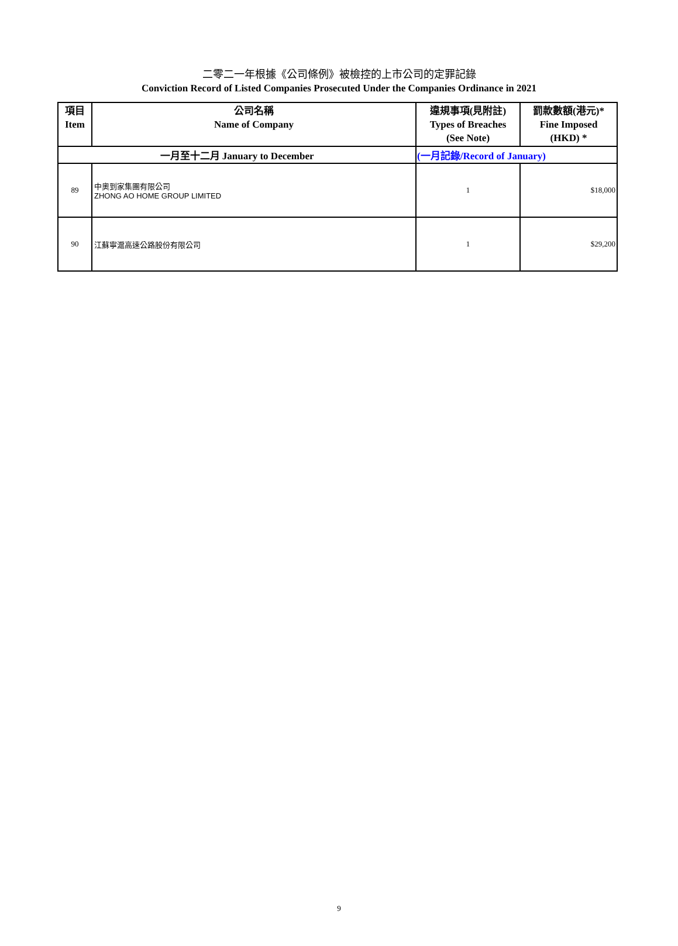二零二一年根據《公司條例》被檢控的上市公司的定罪記錄
Conviction Record of Listed Companies Prosecuted Under the Companies Ordinance in 2021
| 項目 Item | 公司名稱 Name of Company | 違規事項(見附註) Types of Breaches (See Note) | 罰款數額(港元)* Fine Imposed (HKD) * |
| --- | --- | --- | --- |
| 一月至十二月 January to December | | (一月記錄/Record of January) | |
| 89 | 中奧到家集團有限公司 ZHONG AO HOME GROUP LIMITED | 1 | $18,000 |
| 90 | 江蘇寧滬高速公路股份有限公司 | 1 | $29,200 |
9